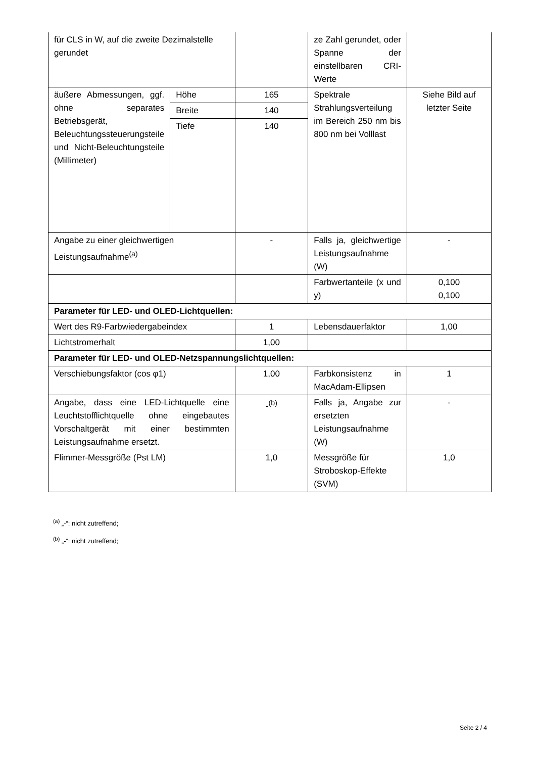| für CLS in W, auf die zweite Dezimalstelle gerundet | | | ze Zahl gerundet, oder Spanne der einstellbaren CRI-Werte | |
| äußere Abmessungen, ggf. ohne separates Betriebsgerät, Beleuchtungssteuerungsteile und Nicht-Beleuchtungsteile (Millimeter) | Höhe | 165 | Spektrale Strahlungsverteilung im Bereich 250 nm bis 800 nm bei Volllast | Siehe Bild auf letzter Seite |
| | Breite | 140 | | |
| | Tiefe | 140 | | |
| Angabe zu einer gleichwertigen Leistungsaufnahme<sup>(a)</sup> | | - | Falls ja, gleichwertige Leistungsaufnahme (W) | - |
| | | | Farbwertanteile (x und y) | 0,100 0,100 |
| Parameter für LED- und OLED-Lichtquellen: | | | | |
| Wert des R9-Farbwiedergabeindex | | 1 | Lebensdauerfaktor | 1,00 |
| Lichtstromerhalt | | 1,00 | | |
| Parameter für LED- und OLED-Netzspannungslichtquellen: | | | | |
| Verschiebungsfaktor (cos φ1) | | 1,00 | Farbkonsistenz in MacAdam-Ellipsen | 1 |
| Angabe, dass eine LED-Lichtquelle eine Leuchtstofflichtquelle ohne eingebautes Vorschaltgerät mit einer bestimmten Leistungsaufnahme ersetzt. | | -<sup>(b)</sup> | Falls ja, Angabe zur ersetzten Leistungsaufnahme (W) | - |
| Flimmer-Messgröße (Pst LM) | | 1,0 | Messgröße für Stroboskop-Effekte (SVM) | 1,0 |
<sup>(a)</sup> „-“: nicht zutreffend;
<sup>(b)</sup> „-“: nicht zutreffend;
Seite 2 / 4